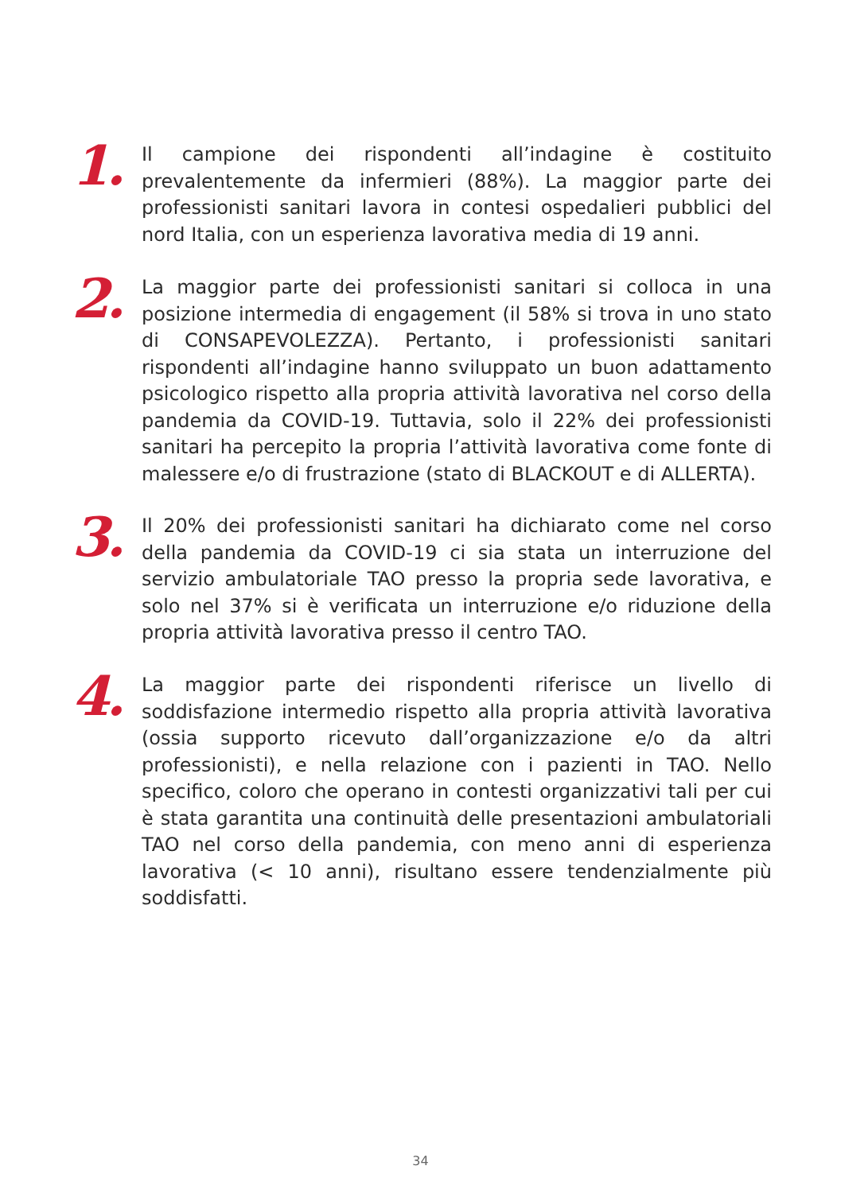1.
Il campione dei rispondenti all’indagine è costituito prevalentemente da infermieri (88%). La maggior parte dei professionisti sanitari lavora in contesi ospedalieri pubblici del nord Italia, con un esperienza lavorativa media di 19 anni.
2.
La maggior parte dei professionisti sanitari si colloca in una posizione intermedia di engagement (il 58% si trova in uno stato di CONSAPEVOLEZZA). Pertanto, i professionisti sanitari rispondenti all’indagine hanno sviluppato un buon adattamento psicologico rispetto alla propria attività lavorativa nel corso della pandemia da COVID-19. Tuttavia, solo il 22% dei professionisti sanitari ha percepito la propria l’attività lavorativa come fonte di malessere e/o di frustrazione (stato di BLACKOUT e di ALLERTA).
3.
Il 20% dei professionisti sanitari ha dichiarato come nel corso della pandemia da COVID-19 ci sia stata un interruzione del servizio ambulatoriale TAO presso la propria sede lavorativa, e solo nel 37% si è verificata un interruzione e/o riduzione della propria attività lavorativa presso il centro TAO.
4.
La maggior parte dei rispondenti riferisce un livello di soddisfazione intermedio rispetto alla propria attività lavorativa (ossia supporto ricevuto dall’organizzazione e/o da altri professionisti), e nella relazione con i pazienti in TAO. Nello specifico, coloro che operano in contesti organizzativi tali per cui è stata garantita una continuità delle presentazioni ambulatoriali TAO nel corso della pandemia, con meno anni di esperienza lavorativa (< 10 anni), risultano essere tendenzialmente più soddisfatti.
34